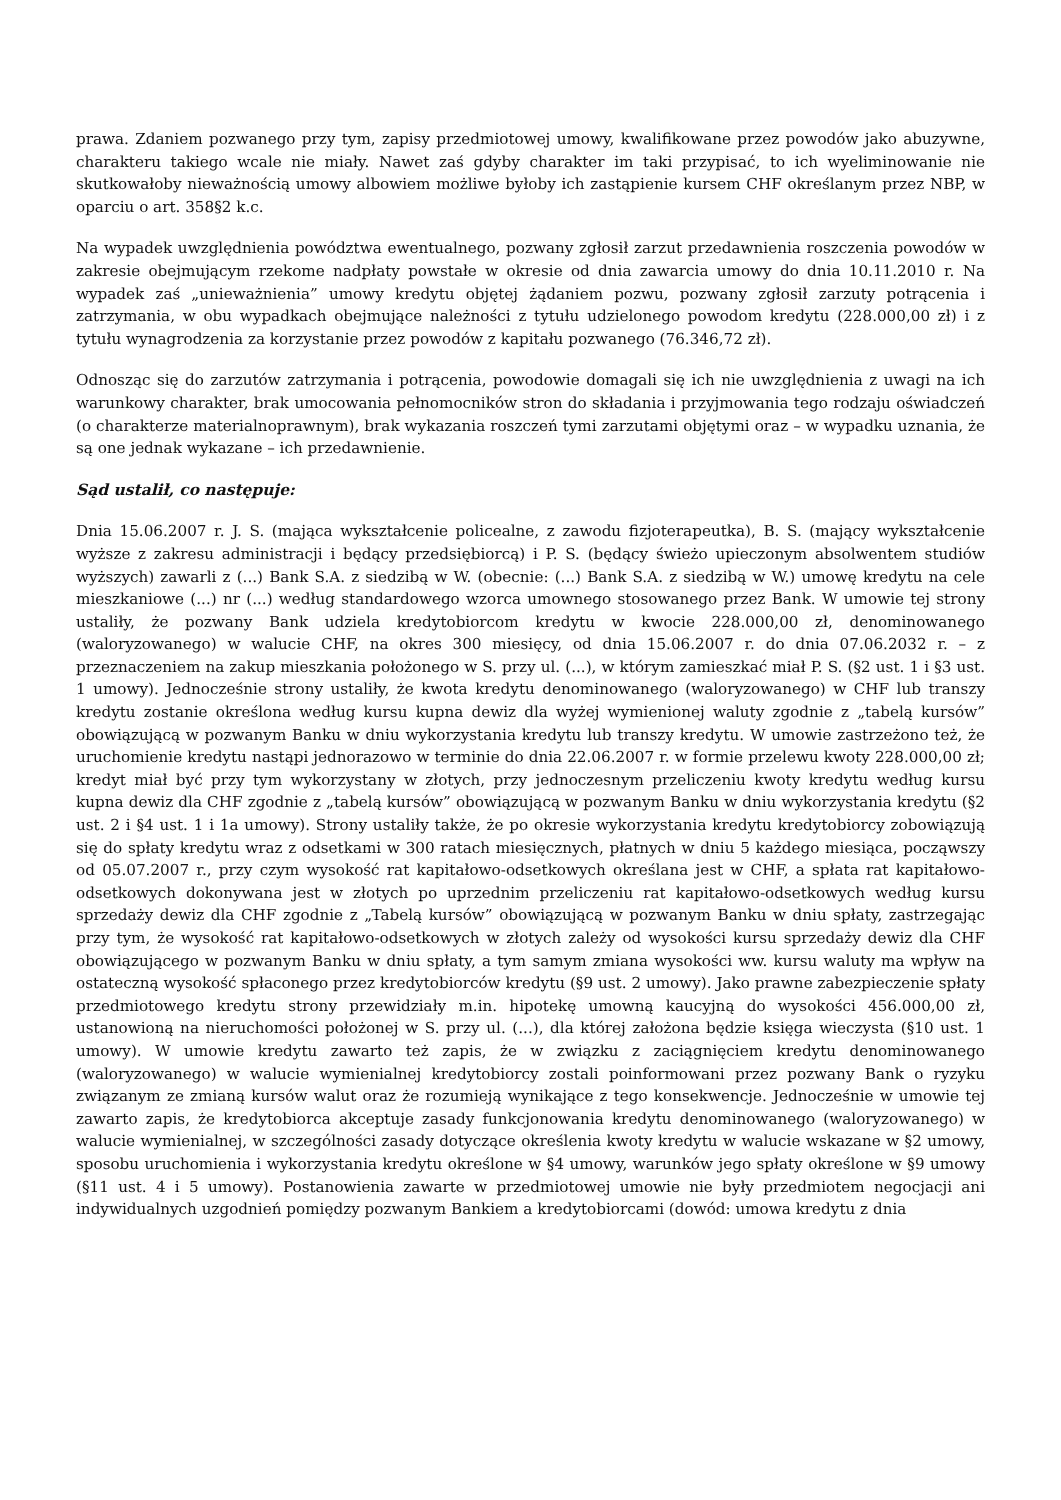prawa. Zdaniem pozwanego przy tym, zapisy przedmiotowej umowy, kwalifikowane przez powodów jako abuzywne, charakteru takiego wcale nie miały. Nawet zaś gdyby charakter im taki przypisać, to ich wyeliminowanie nie skutkowałoby nieważnością umowy albowiem możliwe byłoby ich zastąpienie kursem CHF określanym przez NBP, w oparciu o art. 358§2 k.c.
Na wypadek uwzględnienia powództwa ewentualnego, pozwany zgłosił zarzut przedawnienia roszczenia powodów w zakresie obejmującym rzekome nadpłaty powstałe w okresie od dnia zawarcia umowy do dnia 10.11.2010 r. Na wypadek zaś „unieważnienia” umowy kredytu objętej żądaniem pozwu, pozwany zgłosił zarzuty potrącenia i zatrzymania, w obu wypadkach obejmujące należności z tytułu udzielonego powodom kredytu (228.000,00 zł) i z tytułu wynagrodzenia za korzystanie przez powodów z kapitału pozwanego (76.346,72 zł).
Odnosząc się do zarzutów zatrzymania i potrącenia, powodowie domagali się ich nie uwzględnienia z uwagi na ich warunkowy charakter, brak umocowania pełnomocników stron do składania i przyjmowania tego rodzaju oświadczeń (o charakterze materialnoprawnym), brak wykazania roszczeń tymi zarzutami objętymi oraz – w wypadku uznania, że są one jednak wykazane – ich przedawnienie.
Sąd ustalił, co następuje:
Dnia 15.06.2007 r. J. S. (mająca wykształcenie policealne, z zawodu fizjoterapeutka), B. S. (mający wykształcenie wyższe z zakresu administracji i będący przedsiębiorcą) i P. S. (będący świeżo upieczonym absolwentem studiów wyższych) zawarli z (...) Bank S.A. z siedzibą w W. (obecnie: (...) Bank S.A. z siedzibą w W.) umowę kredytu na cele mieszkaniowe (...) nr (...) według standardowego wzorca umownego stosowanego przez Bank. W umowie tej strony ustaliły, że pozwany Bank udziela kredytobiorcom kredytu w kwocie 228.000,00 zł, denominowanego (waloryzowanego) w walucie CHF, na okres 300 miesięcy, od dnia 15.06.2007 r. do dnia 07.06.2032 r. – z przeznaczeniem na zakup mieszkania położonego w S. przy ul. (...), w którym zamieszkać miał P. S. (§2 ust. 1 i §3 ust. 1 umowy). Jednocześnie strony ustaliły, że kwota kredytu denominowanego (waloryzowanego) w CHF lub transzy kredytu zostanie określona według kursu kupna dewiz dla wyżej wymienionej waluty zgodnie z „tabelą kursów” obowiązującą w pozwanym Banku w dniu wykorzystania kredytu lub transzy kredytu. W umowie zastrzeżono też, że uruchomienie kredytu nastąpi jednorazowo w terminie do dnia 22.06.2007 r. w formie przelewu kwoty 228.000,00 zł; kredyt miał być przy tym wykorzystany w złotych, przy jednoczesnym przeliczeniu kwoty kredytu według kursu kupna dewiz dla CHF zgodnie z „tabelą kursów” obowiązującą w pozwanym Banku w dniu wykorzystania kredytu (§2 ust. 2 i §4 ust. 1 i 1a umowy). Strony ustaliły także, że po okresie wykorzystania kredytu kredytobiorcy zobowiązują się do spłaty kredytu wraz z odsetkami w 300 ratach miesięcznych, płatnych w dniu 5 każdego miesiąca, począwszy od 05.07.2007 r., przy czym wysokość rat kapitałowo-odsetkowych określana jest w CHF, a spłata rat kapitałowo-odsetkowych dokonywana jest w złotych po uprzednim przeliczeniu rat kapitałowo-odsetkowych według kursu sprzedaży dewiz dla CHF zgodnie z „Tabelą kursów” obowiązującą w pozwanym Banku w dniu spłaty, zastrzegając przy tym, że wysokość rat kapitałowo-odsetkowych w złotych zależy od wysokości kursu sprzedaży dewiz dla CHF obowiązującego w pozwanym Banku w dniu spłaty, a tym samym zmiana wysokości ww. kursu waluty ma wpływ na ostateczną wysokość spłaconego przez kredytobiorców kredytu (§9 ust. 2 umowy). Jako prawne zabezpieczenie spłaty przedmiotowego kredytu strony przewidziały m.in. hipotekę umowną kaucyjną do wysokości 456.000,00 zł, ustanowioną na nieruchomości położonej w S. przy ul. (...), dla której założona będzie księga wieczysta (§10 ust. 1 umowy). W umowie kredytu zawarto też zapis, że w związku z zaciągnięciem kredytu denominowanego (waloryzowanego) w walucie wymienialnej kredytobiorcy zostali poinformowani przez pozwany Bank o ryzyku związanym ze zmianą kursów walut oraz że rozumieją wynikające z tego konsekwencje. Jednocześnie w umowie tej zawarto zapis, że kredytobiorca akceptuje zasady funkcjonowania kredytu denominowanego (waloryzowanego) w walucie wymienialnej, w szczególności zasady dotyczące określenia kwoty kredytu w walucie wskazane w §2 umowy, sposobu uruchomienia i wykorzystania kredytu określone w §4 umowy, warunków jego spłaty określone w §9 umowy (§11 ust. 4 i 5 umowy). Postanowienia zawarte w przedmiotowej umowie nie były przedmiotem negocjacji ani indywidualnych uzgodnień pomiędzy pozwanym Bankiem a kredytobiorcami (dowód: umowa kredytu z dnia